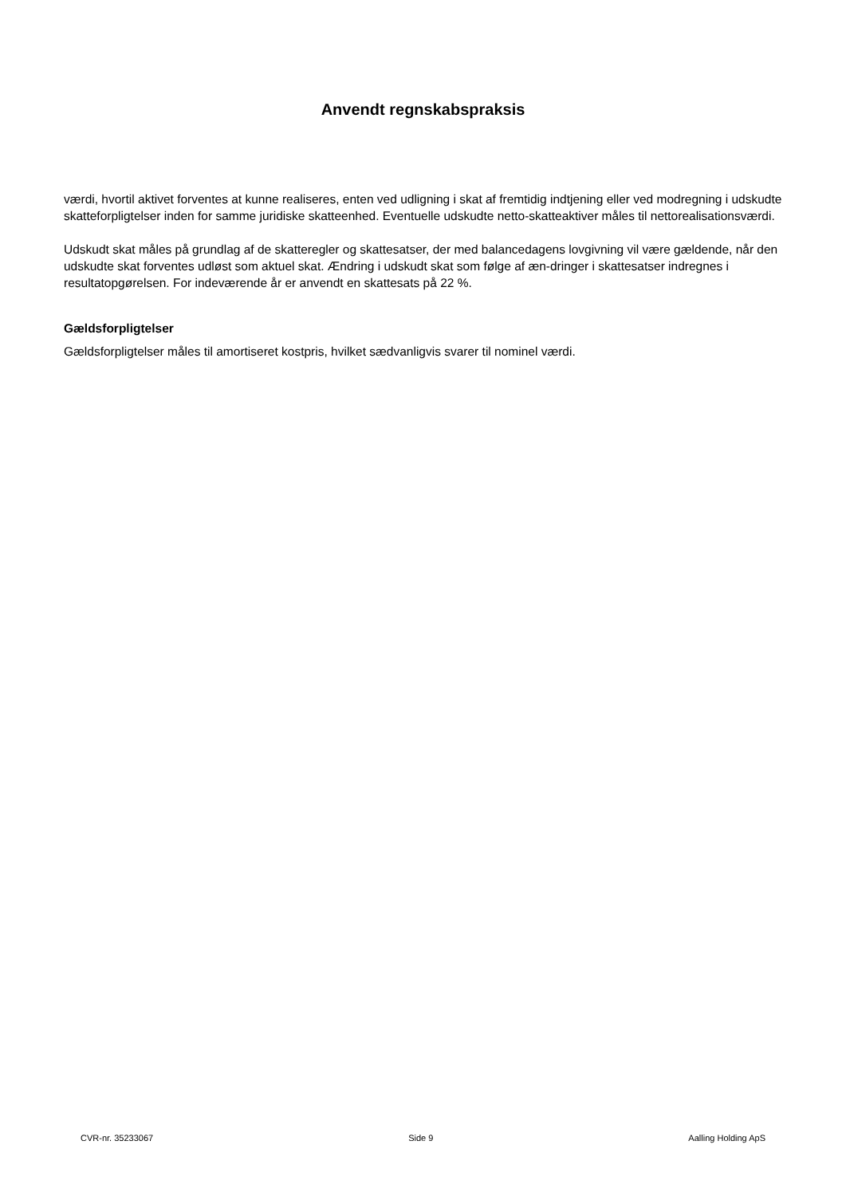Anvendt regnskabspraksis
værdi, hvortil aktivet forventes at kunne realiseres, enten ved udligning i skat af fremtidig indtjening eller ved modregning i udskudte skatteforpligtelser inden for samme juridiske skatteenhed. Eventuelle udskudte netto-skatteaktiver måles til nettorealisationsværdi.
Udskudt skat måles på grundlag af de skatteregler og skattesatser, der med balancedagens lovgivning vil være gældende, når den udskudte skat forventes udløst som aktuel skat. Ændring i udskudt skat som følge af æn-dringer i skattesatser indregnes i resultatopgørelsen. For indeværende år er anvendt en skattesats på 22 %.
Gældsforpligtelser
Gældsforpligtelser måles til amortiseret kostpris, hvilket sædvanligvis svarer til nominel værdi.
CVR-nr. 35233067 Side 9 Aalling Holding ApS